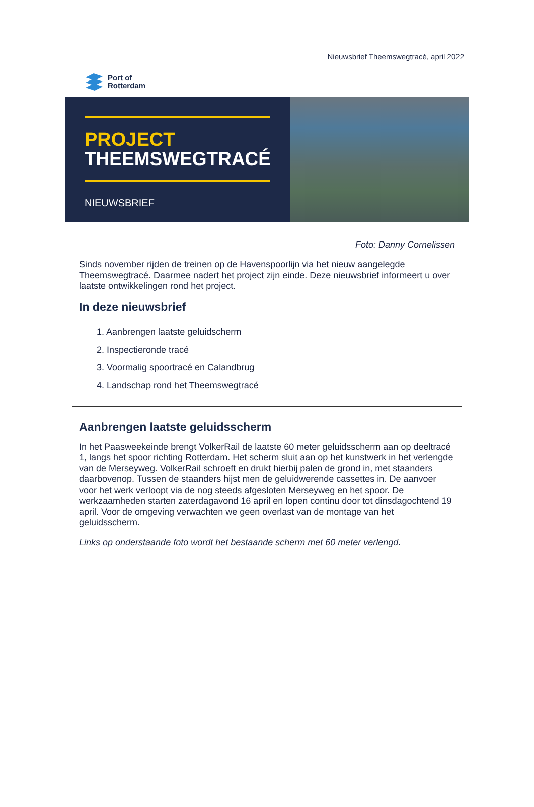Nieuwsbrief Theemswegtracé, april 2022
Port of
Rotterdam
PROJECT
THEEMSWEGTRACÉ
NIEUWSBRIEF
Foto: Danny Cornelissen
Sinds november rijden de treinen op de Havenspoorlijn via het nieuw aangelegde Theemswegtracé. Daarmee nadert het project zijn einde. Deze nieuwsbrief informeert u over laatste ontwikkelingen rond het project.
In deze nieuwsbrief
1. Aanbrengen laatste geluidscherm
2. Inspectieronde tracé
3. Voormalig spoortracé en Calandbrug
4. Landschap rond het Theemswegtracé
Aanbrengen laatste geluidsscherm
In het Paasweekeinde brengt VolkerRail de laatste 60 meter geluidsscherm aan op deeltracé 1, langs het spoor richting Rotterdam. Het scherm sluit aan op het kunstwerk in het verlengde van de Merseyweg. VolkerRail schroeft en drukt hierbij palen de grond in, met staanders daarbovenop. Tussen de staanders hijst men de geluidwerende cassettes in. De aanvoer voor het werk verloopt via de nog steeds afgesloten Merseyweg en het spoor. De werkzaamheden starten zaterdagavond 16 april en lopen continu door tot dinsdagochtend 19 april. Voor de omgeving verwachten we geen overlast van de montage van het geluidsscherm.
Links op onderstaande foto wordt het bestaande scherm met 60 meter verlengd.